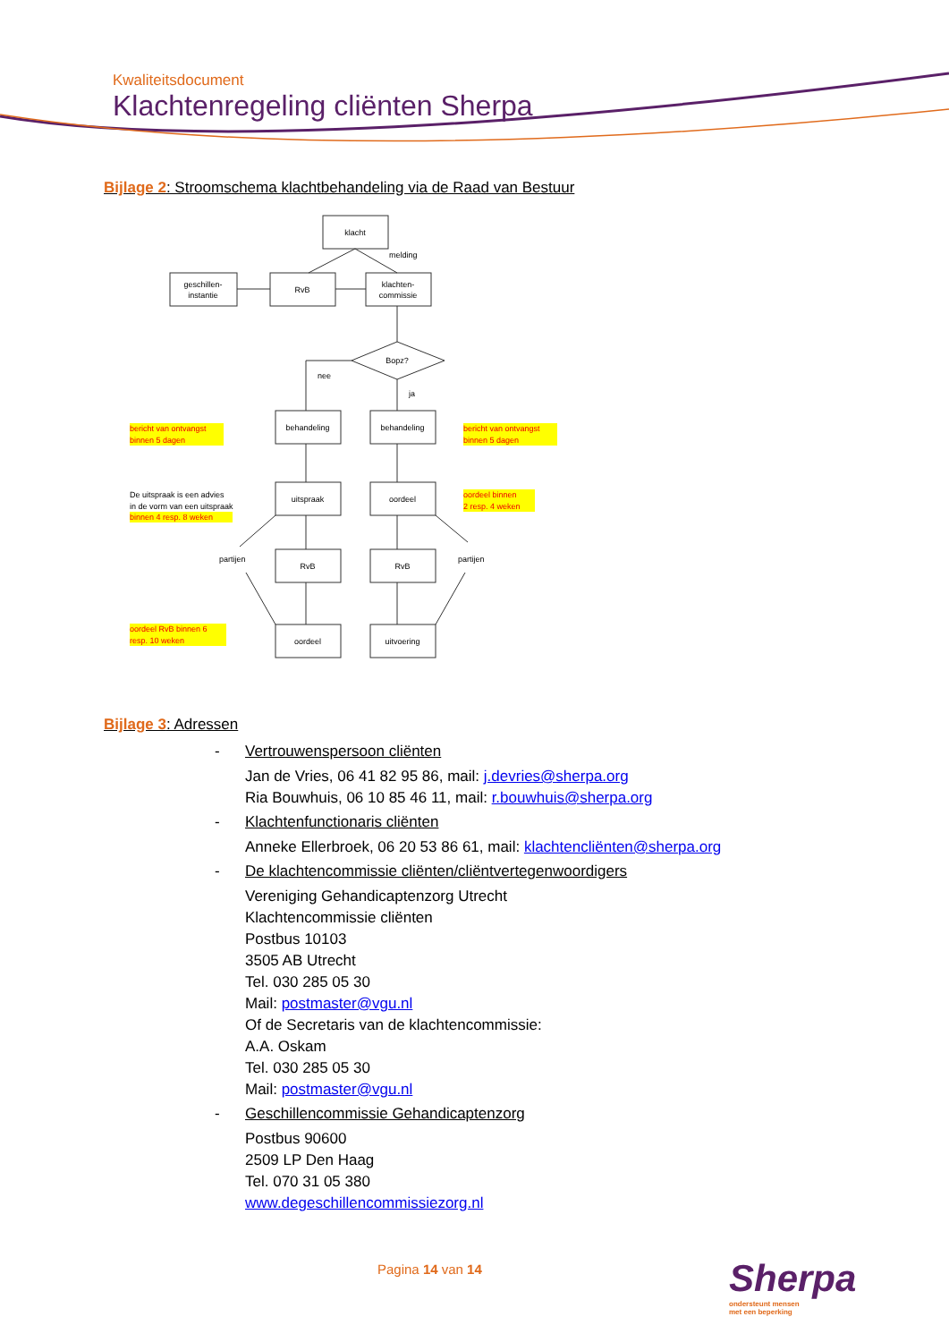Kwaliteitsdocument
Klachtenregeling cliënten Sherpa
Bijlage 2: Stroomschema klachtbehandeling via de Raad van Bestuur
klacht
geschillen-
instantie
RvB
klachten-
commissie
Bopz?
behandeling
behandeling
uitspraak
oordeel
RvB
RvB
oordeel
uitvoering
melding
nee
ja
partijen
partijen
bericht van ontvangst
binnen 5 dagen
bericht van ontvangst
binnen 5 dagen
binnen 4 resp. 8 weken
oordeel binnen
2 resp. 4 weken
oordeel RvB binnen 6
resp. 10 weken
De uitspraak is een advies
in de vorm van een uitspraak
Bijlage 3: Adressen
- Vertrouwenspersoon cliënten
Jan de Vries, 06 41 82 95 86, mail: j.devries@sherpa.org
Ria Bouwhuis, 06 10 85 46 11, mail: r.bouwhuis@sherpa.org
- Klachtenfunctionaris cliënten
Anneke Ellerbroek, 06 20 53 86 61, mail: klachtencliënten@sherpa.org
- De klachtencommissie cliënten/cliëntvertegenwoordigers
Vereniging Gehandicaptenzorg Utrecht
Klachtencommissie cliënten
Postbus 10103
3505 AB Utrecht
Tel. 030 285 05 30
Mail: postmaster@vgu.nl
Of de Secretaris van de klachtencommissie:
A.A. Oskam
Tel. 030 285 05 30
Mail: postmaster@vgu.nl
- Geschillencommissie Gehandicaptenzorg
Postbus 90600
2509 LP Den Haag
Tel. 070 31 05 380
www.degeschillencommissiezorg.nl
Pagina 14 van 14
Sherpa
ondersteunt mensen
met een beperking